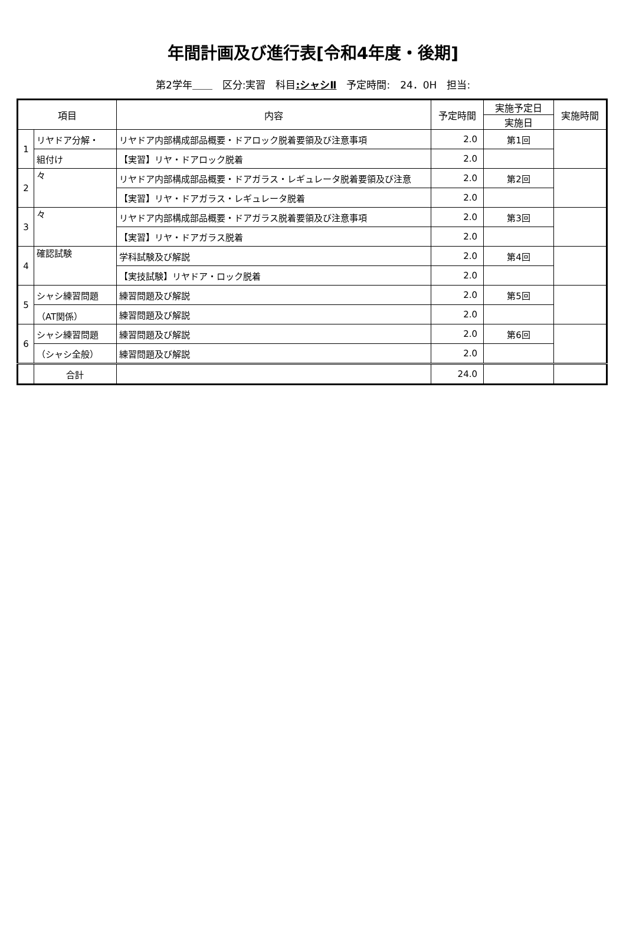年間計画及び進行表[令和4年度・後期]
第2学年＿＿　区分:実習　科目:シャシⅡ　予定時間:　24．0H　担当:
| 項目 | | 内容 | 予定時間 | 実施予定日 | 実施時間 |
| --- | --- | --- | --- | --- | --- |
| | | | | 実施日 | |
| 1 | リヤドア分解・ | リヤドア内部構成部品概要・ドアロック脱着要領及び注意事項 | 2.0 | 第1回 | |
| | 組付け | 【実習】リヤ・ドアロック脱着 | 2.0 | | |
| 2 | 々 | リヤドア内部構成部品概要・ドアガラス・レギュレータ脱着要領及び注意 | 2.0 | 第2回 | |
| | | 【実習】リヤ・ドアガラス・レギュレータ脱着 | 2.0 | | |
| 3 | 々 | リヤドア内部構成部品概要・ドアガラス脱着要領及び注意事項 | 2.0 | 第3回 | |
| | | 【実習】リヤ・ドアガラス脱着 | 2.0 | | |
| 4 | 確認試験 | 学科試験及び解説 | 2.0 | 第4回 | |
| | | 【実技試験】リヤドア・ロック脱着 | 2.0 | | |
| 5 | シャシ練習問題 | 練習問題及び解説 | 2.0 | 第5回 | |
| | （AT関係） | 練習問題及び解説 | 2.0 | | |
| 6 | シャシ練習問題 | 練習問題及び解説 | 2.0 | 第6回 | |
| | （シャシ全般） | 練習問題及び解説 | 2.0 | | |
| | 合計 | | 24.0 | | |